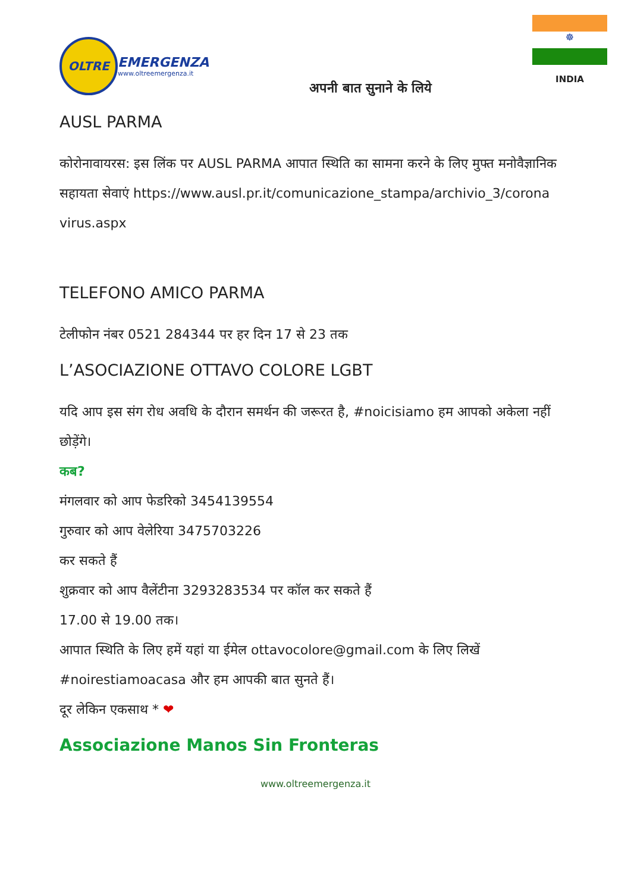OLTRE
EMERGENZA
www.oltreemergenza.it
अपनी बात सुनाने के लिये
☸
INDIA
AUSL PARMA
कोरोनावायरस: इस लिंक पर AUSL PARMA आपात स्थिति का सामना करने के लिए मुफ्त मनोवैज्ञानिक सहायता सेवाएं https://www.ausl.pr.it/comunicazione_stampa/archivio_3/corona virus.aspx
TELEFONO AMICO PARMA
टेलीफोन नंबर 0521 284344 पर हर दिन 17 से 23 तक
L’ASOCIAZIONE OTTAVO COLORE LGBT
यदि आप इस संग रोध अवधि के दौरान समर्थन की जरूरत है, #noicisiamo हम आपको अकेला नहीं छोड़ेंगे।
कब?
मंगलवार को आप फेडरिको 3454139554
गुरुवार को आप वेलेरिया 3475703226
कर सकते हैं
शुक्रवार को आप वैलेंटीना 3293283534 पर कॉल कर सकते हैं
17.00 से 19.00 तक।
आपात स्थिति के लिए हमें यहां या ईमेल ottavocolore@gmail.com के लिए लिखें
#noirestiamoacasa और हम आपकी बात सुनते हैं।
दूर लेकिन एकसाथ * ❤
Associazione Manos Sin Fronteras
www.oltreemergenza.it